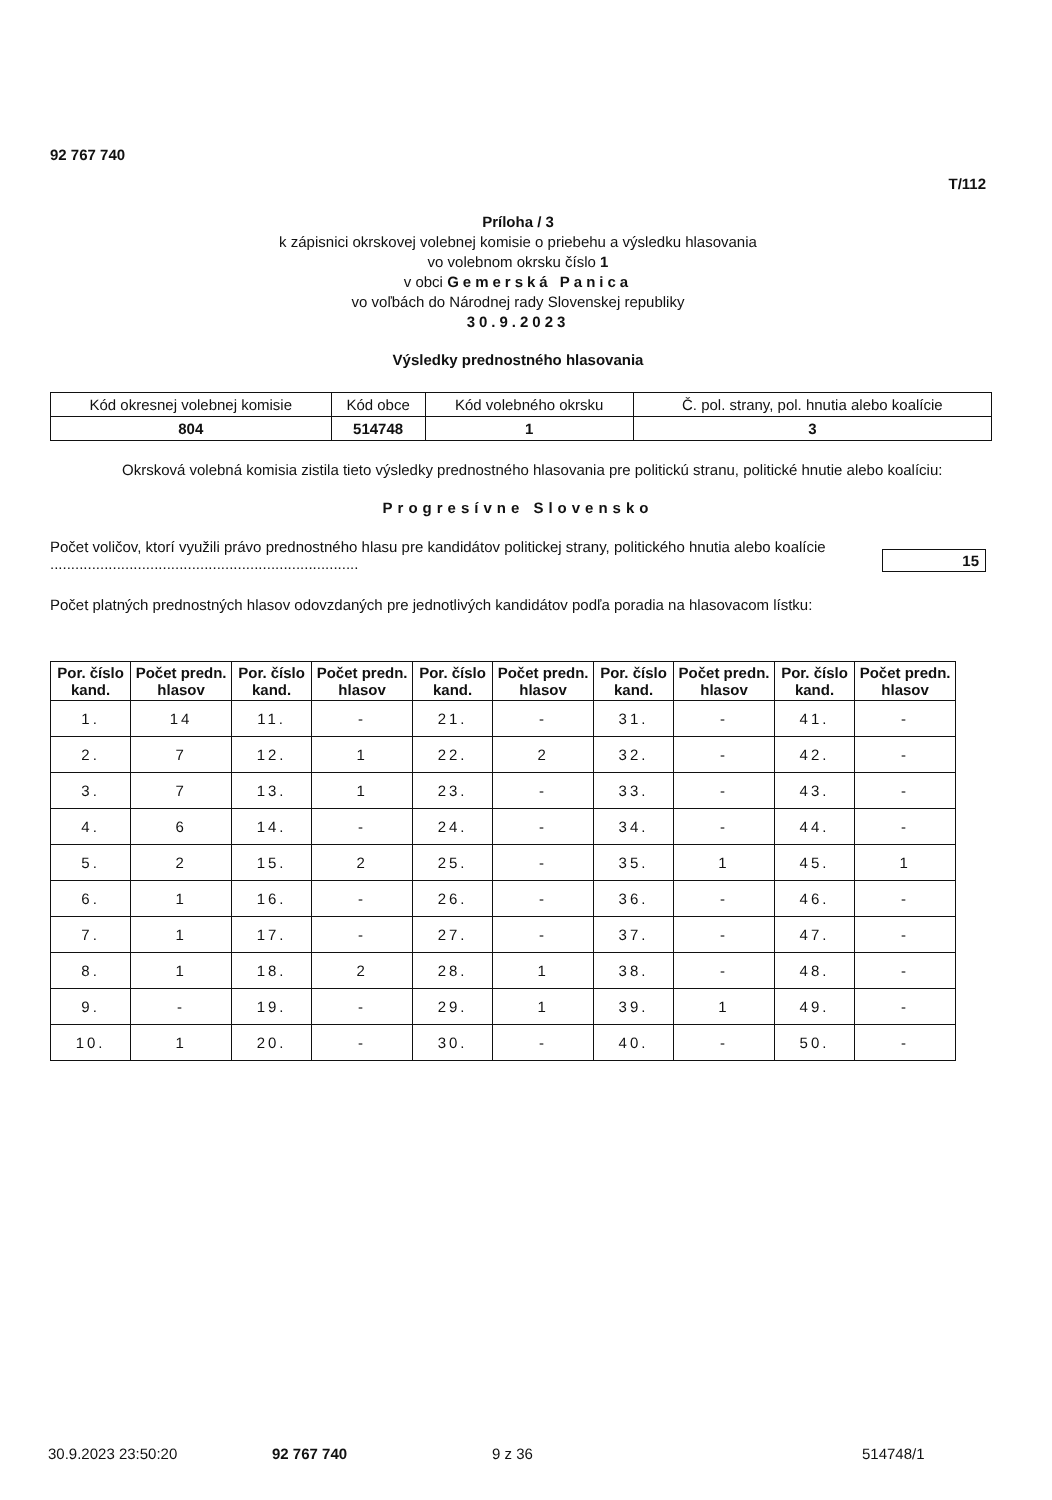92 767 740
T/112
Príloha / 3
k zápisnici okrskovej volebnej komisie o priebehu a výsledku hlasovania
vo volebnom okrsku číslo 1
v obci Gemerská Panica
vo voľbách do Národnej rady Slovenskej republiky
30.9.2023
Výsledky prednostného hlasovania
| Kód okresnej volebnej komisie | Kód obce | Kód volebného okrsku | Č. pol. strany, pol. hnutia alebo koalície |
| 804 | 514748 | 1 | 3 |
Okrsková volebná komisia zistila tieto výsledky prednostného hlasovania pre politickú stranu, politické hnutie alebo koalíciu:
Progresívne Slovensko
Počet voličov, ktorí využili právo prednostného hlasu pre kandidátov politickej strany, politického hnutia alebo koalície ..........................................................................
15
Počet platných prednostných hlasov odovzdaných pre jednotlivých kandidátov podľa poradia na hlasovacom lístku:
| Por. číslo kand. | Počet predn. hlasov | Por. číslo kand. | Počet predn. hlasov | Por. číslo kand. | Počet predn. hlasov | Por. číslo kand. | Počet predn. hlasov | Por. číslo kand. | Počet predn. hlasov |
| --- | --- | --- | --- | --- | --- | --- | --- | --- | --- |
| 1. | 14 | 11. | - | 21. | - | 31. | - | 41. | - |
| 2. | 7 | 12. | 1 | 22. | 2 | 32. | - | 42. | - |
| 3. | 7 | 13. | 1 | 23. | - | 33. | - | 43. | - |
| 4. | 6 | 14. | - | 24. | - | 34. | - | 44. | - |
| 5. | 2 | 15. | 2 | 25. | - | 35. | 1 | 45. | 1 |
| 6. | 1 | 16. | - | 26. | - | 36. | - | 46. | - |
| 7. | 1 | 17. | - | 27. | - | 37. | - | 47. | - |
| 8. | 1 | 18. | 2 | 28. | 1 | 38. | - | 48. | - |
| 9. | - | 19. | - | 29. | 1 | 39. | 1 | 49. | - |
| 10. | 1 | 20. | - | 30. | - | 40. | - | 50. | - |
30.9.2023 23:50:20 92 767 740 9 z 36 514748/1